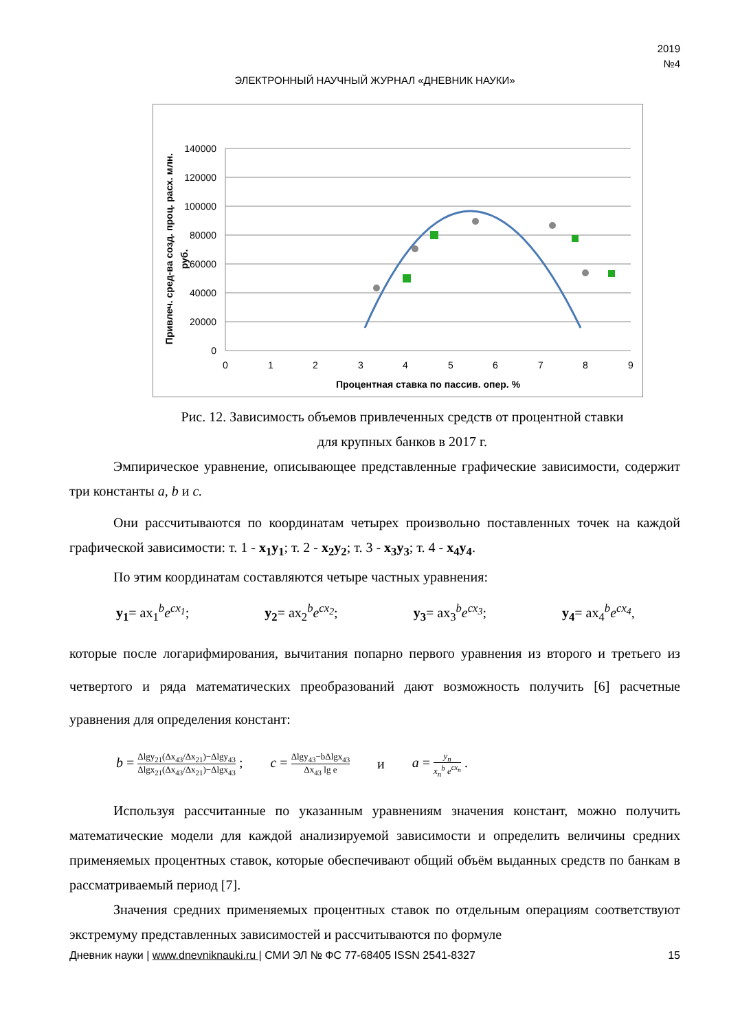2019
№4
ЭЛЕКТРОННЫЙ НАУЧНЫЙ ЖУРНАЛ «ДНЕВНИК НАУКИ»
140000
120000
100000
80000
60000
40000
20000
0
0
1
2
3
4
5
6
7
8
9
Процентная ставка по пассив. опер. %
Привлеч. сред-ва созд. проц. расх. млн.
руб.
Рис. 12. Зависимость объемов привлеченных средств от процентной ставки
для крупных банков в 2017 г.
Эмпирическое уравнение, описывающее представленные графические зависимости, содержит три константы a, b и c.
Они рассчитываются по координатам четырех произвольно поставленных точек на каждой графической зависимости: т. 1 - x<sub>1</sub>y<sub>1</sub>; т. 2 - x<sub>2</sub>y<sub>2</sub>; т. 3 - x<sub>3</sub>y<sub>3</sub>; т. 4 - x<sub>4</sub>y<sub>4</sub>.
По этим координатам составляются четыре частных уравнения:
y<sub>1</sub>= ax<sub>1</sub><sup>b</sup>e<sup>cx<sub>1</sub></sup>; y<sub>2</sub>= ax<sub>2</sub><sup>b</sup>e<sup>cx<sub>2</sub></sup>; y<sub>3</sub>= ax<sub>3</sub><sup>b</sup>e<sup>cx<sub>3</sub></sup>; y<sub>4</sub>= ax<sub>4</sub><sup>b</sup>e<sup>cx<sub>4</sub></sup>,
которые после логарифмирования, вычитания попарно первого уравнения из второго и третьего из четвертого и ряда математических преобразований дают возможность получить [6] расчетные уравнения для определения констант:
b = Δlgy<sub>21</sub>(Δx<sub>43</sub>/Δx<sub>21</sub>)−Δlgy<sub>43</sub> Δlgx<sub>21</sub>(Δx<sub>43</sub>/Δx<sub>21</sub>)−Δlgx<sub>43</sub> ; c = Δlgy<sub>43</sub>−bΔlgx<sub>43</sub> Δx<sub>43</sub> lg e и a = y<sub>n</sub> x<sub>n</sub><sup>b</sup> e<sup>cx<sub>n</sub></sup> .
Используя рассчитанные по указанным уравнениям значения констант, можно получить математические модели для каждой анализируемой зависимости и определить величины средних применяемых процентных ставок, которые обеспечивают общий объём выданных средств по банкам в рассматриваемый период [7].
Значения средних применяемых процентных ставок по отдельным операциям соответствуют экстремуму представленных зависимостей и рассчитываются по формуле
Дневник науки | www.dnevniknauki.ru | СМИ ЭЛ № ФС 77-68405 ISSN 2541-8327 15